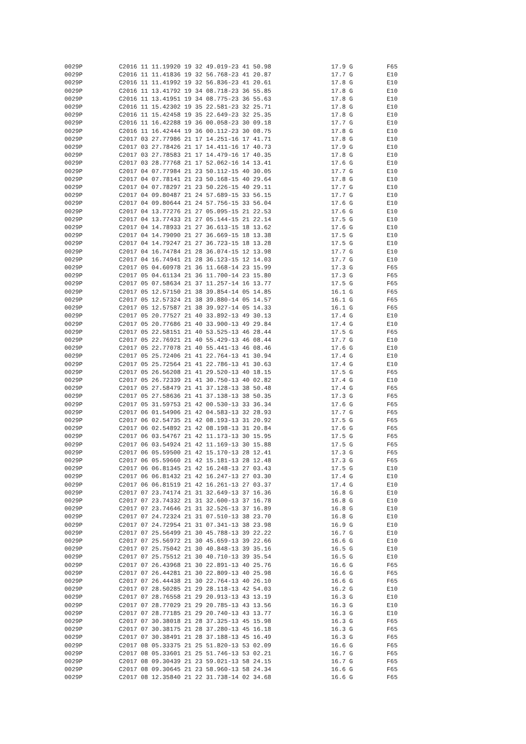| 0029P | C2016 11 11.19920 19 32 49.019-23 41 50.98 | 17.9 G | F65 |
| 0029P | C2016 11 11.41836 19 32 56.768-23 41 20.87 | 17.7 G | E10 |
| 0029P | C2016 11 11.41992 19 32 56.836-23 41 20.61 | 17.8 G | E10 |
| 0029P | C2016 11 13.41792 19 34 08.718-23 36 55.85 | 17.8 G | E10 |
| 0029P | C2016 11 13.41951 19 34 08.775-23 36 55.63 | 17.8 G | E10 |
| 0029P | C2016 11 15.42302 19 35 22.581-23 32 25.71 | 17.8 G | E10 |
| 0029P | C2016 11 15.42458 19 35 22.649-23 32 25.35 | 17.8 G | E10 |
| 0029P | C2016 11 16.42288 19 36 00.058-23 30 09.18 | 17.7 G | E10 |
| 0029P | C2016 11 16.42444 19 36 00.112-23 30 08.75 | 17.8 G | E10 |
| 0029P | C2017 03 27.77986 21 17 14.251-16 17 41.71 | 17.8 G | E10 |
| 0029P | C2017 03 27.78426 21 17 14.411-16 17 40.73 | 17.9 G | E10 |
| 0029P | C2017 03 27.78583 21 17 14.479-16 17 40.35 | 17.8 G | E10 |
| 0029P | C2017 03 28.77768 21 17 52.062-16 14 13.41 | 17.6 G | E10 |
| 0029P | C2017 04 07.77984 21 23 50.112-15 40 30.05 | 17.7 G | E10 |
| 0029P | C2017 04 07.78141 21 23 50.168-15 40 29.64 | 17.8 G | E10 |
| 0029P | C2017 04 07.78297 21 23 50.226-15 40 29.11 | 17.7 G | E10 |
| 0029P | C2017 04 09.80487 21 24 57.689-15 33 56.15 | 17.7 G | E10 |
| 0029P | C2017 04 09.80644 21 24 57.756-15 33 56.04 | 17.6 G | E10 |
| 0029P | C2017 04 13.77276 21 27 05.095-15 21 22.53 | 17.6 G | E10 |
| 0029P | C2017 04 13.77433 21 27 05.144-15 21 22.14 | 17.5 G | E10 |
| 0029P | C2017 04 14.78933 21 27 36.613-15 18 13.62 | 17.6 G | E10 |
| 0029P | C2017 04 14.79090 21 27 36.669-15 18 13.38 | 17.5 G | E10 |
| 0029P | C2017 04 14.79247 21 27 36.723-15 18 13.28 | 17.5 G | E10 |
| 0029P | C2017 04 16.74784 21 28 36.074-15 12 13.98 | 17.7 G | E10 |
| 0029P | C2017 04 16.74941 21 28 36.123-15 12 14.03 | 17.7 G | E10 |
| 0029P | C2017 05 04.60978 21 36 11.668-14 23 15.99 | 17.3 G | F65 |
| 0029P | C2017 05 04.61134 21 36 11.700-14 23 15.80 | 17.3 G | F65 |
| 0029P | C2017 05 07.58634 21 37 11.257-14 16 13.77 | 17.5 G | F65 |
| 0029P | C2017 05 12.57150 21 38 39.854-14 05 14.85 | 16.1 G | F65 |
| 0029P | C2017 05 12.57324 21 38 39.880-14 05 14.57 | 16.1 G | F65 |
| 0029P | C2017 05 12.57587 21 38 39.927-14 05 14.33 | 16.1 G | F65 |
| 0029P | C2017 05 20.77527 21 40 33.892-13 49 30.13 | 17.4 G | E10 |
| 0029P | C2017 05 20.77686 21 40 33.900-13 49 29.84 | 17.4 G | E10 |
| 0029P | C2017 05 22.58151 21 40 53.525-13 46 28.44 | 17.5 G | F65 |
| 0029P | C2017 05 22.76921 21 40 55.429-13 46 08.44 | 17.7 G | E10 |
| 0029P | C2017 05 22.77078 21 40 55.441-13 46 08.46 | 17.6 G | E10 |
| 0029P | C2017 05 25.72406 21 41 22.764-13 41 30.94 | 17.4 G | E10 |
| 0029P | C2017 05 25.72564 21 41 22.786-13 41 30.63 | 17.4 G | E10 |
| 0029P | C2017 05 26.56208 21 41 29.520-13 40 18.15 | 17.5 G | F65 |
| 0029P | C2017 05 26.72339 21 41 30.750-13 40 02.82 | 17.4 G | E10 |
| 0029P | C2017 05 27.58479 21 41 37.128-13 38 50.48 | 17.4 G | F65 |
| 0029P | C2017 05 27.58636 21 41 37.138-13 38 50.35 | 17.3 G | F65 |
| 0029P | C2017 05 31.59753 21 42 00.530-13 33 36.34 | 17.6 G | F65 |
| 0029P | C2017 06 01.54906 21 42 04.583-13 32 28.93 | 17.7 G | F65 |
| 0029P | C2017 06 02.54735 21 42 08.193-13 31 20.92 | 17.5 G | F65 |
| 0029P | C2017 06 02.54892 21 42 08.198-13 31 20.84 | 17.6 G | F65 |
| 0029P | C2017 06 03.54767 21 42 11.173-13 30 15.95 | 17.5 G | F65 |
| 0029P | C2017 06 03.54924 21 42 11.169-13 30 15.88 | 17.5 G | F65 |
| 0029P | C2017 06 05.59500 21 42 15.170-13 28 12.41 | 17.3 G | F65 |
| 0029P | C2017 06 05.59660 21 42 15.181-13 28 12.48 | 17.3 G | F65 |
| 0029P | C2017 06 06.81345 21 42 16.248-13 27 03.43 | 17.5 G | E10 |
| 0029P | C2017 06 06.81432 21 42 16.247-13 27 03.30 | 17.4 G | E10 |
| 0029P | C2017 06 06.81519 21 42 16.261-13 27 03.37 | 17.4 G | E10 |
| 0029P | C2017 07 23.74174 21 31 32.649-13 37 16.36 | 16.8 G | E10 |
| 0029P | C2017 07 23.74332 21 31 32.600-13 37 16.78 | 16.8 G | E10 |
| 0029P | C2017 07 23.74646 21 31 32.526-13 37 16.89 | 16.8 G | E10 |
| 0029P | C2017 07 24.72324 21 31 07.510-13 38 23.70 | 16.8 G | E10 |
| 0029P | C2017 07 24.72954 21 31 07.341-13 38 23.98 | 16.9 G | E10 |
| 0029P | C2017 07 25.56499 21 30 45.788-13 39 22.22 | 16.7 G | E10 |
| 0029P | C2017 07 25.56972 21 30 45.659-13 39 22.66 | 16.6 G | E10 |
| 0029P | C2017 07 25.75042 21 30 40.848-13 39 35.16 | 16.5 G | E10 |
| 0029P | C2017 07 25.75512 21 30 40.710-13 39 35.54 | 16.5 G | E10 |
| 0029P | C2017 07 26.43968 21 30 22.891-13 40 25.76 | 16.6 G | F65 |
| 0029P | C2017 07 26.44281 21 30 22.809-13 40 25.98 | 16.6 G | F65 |
| 0029P | C2017 07 26.44438 21 30 22.764-13 40 26.10 | 16.6 G | F65 |
| 0029P | C2017 07 28.50285 21 29 28.118-13 42 54.03 | 16.2 G | E10 |
| 0029P | C2017 07 28.76558 21 29 20.913-13 43 13.19 | 16.3 G | E10 |
| 0029P | C2017 07 28.77029 21 29 20.785-13 43 13.56 | 16.3 G | E10 |
| 0029P | C2017 07 28.77185 21 29 20.740-13 43 13.77 | 16.3 G | E10 |
| 0029P | C2017 07 30.38018 21 28 37.325-13 45 15.98 | 16.3 G | F65 |
| 0029P | C2017 07 30.38175 21 28 37.280-13 45 16.18 | 16.3 G | F65 |
| 0029P | C2017 07 30.38491 21 28 37.188-13 45 16.49 | 16.3 G | F65 |
| 0029P | C2017 08 05.33375 21 25 51.820-13 53 02.09 | 16.6 G | F65 |
| 0029P | C2017 08 05.33601 21 25 51.746-13 53 02.21 | 16.7 G | F65 |
| 0029P | C2017 08 09.30439 21 23 59.021-13 58 24.15 | 16.7 G | F65 |
| 0029P | C2017 08 09.30645 21 23 58.960-13 58 24.34 | 16.6 G | F65 |
| 0029P | C2017 08 12.35840 21 22 31.738-14 02 34.68 | 16.6 G | F65 |